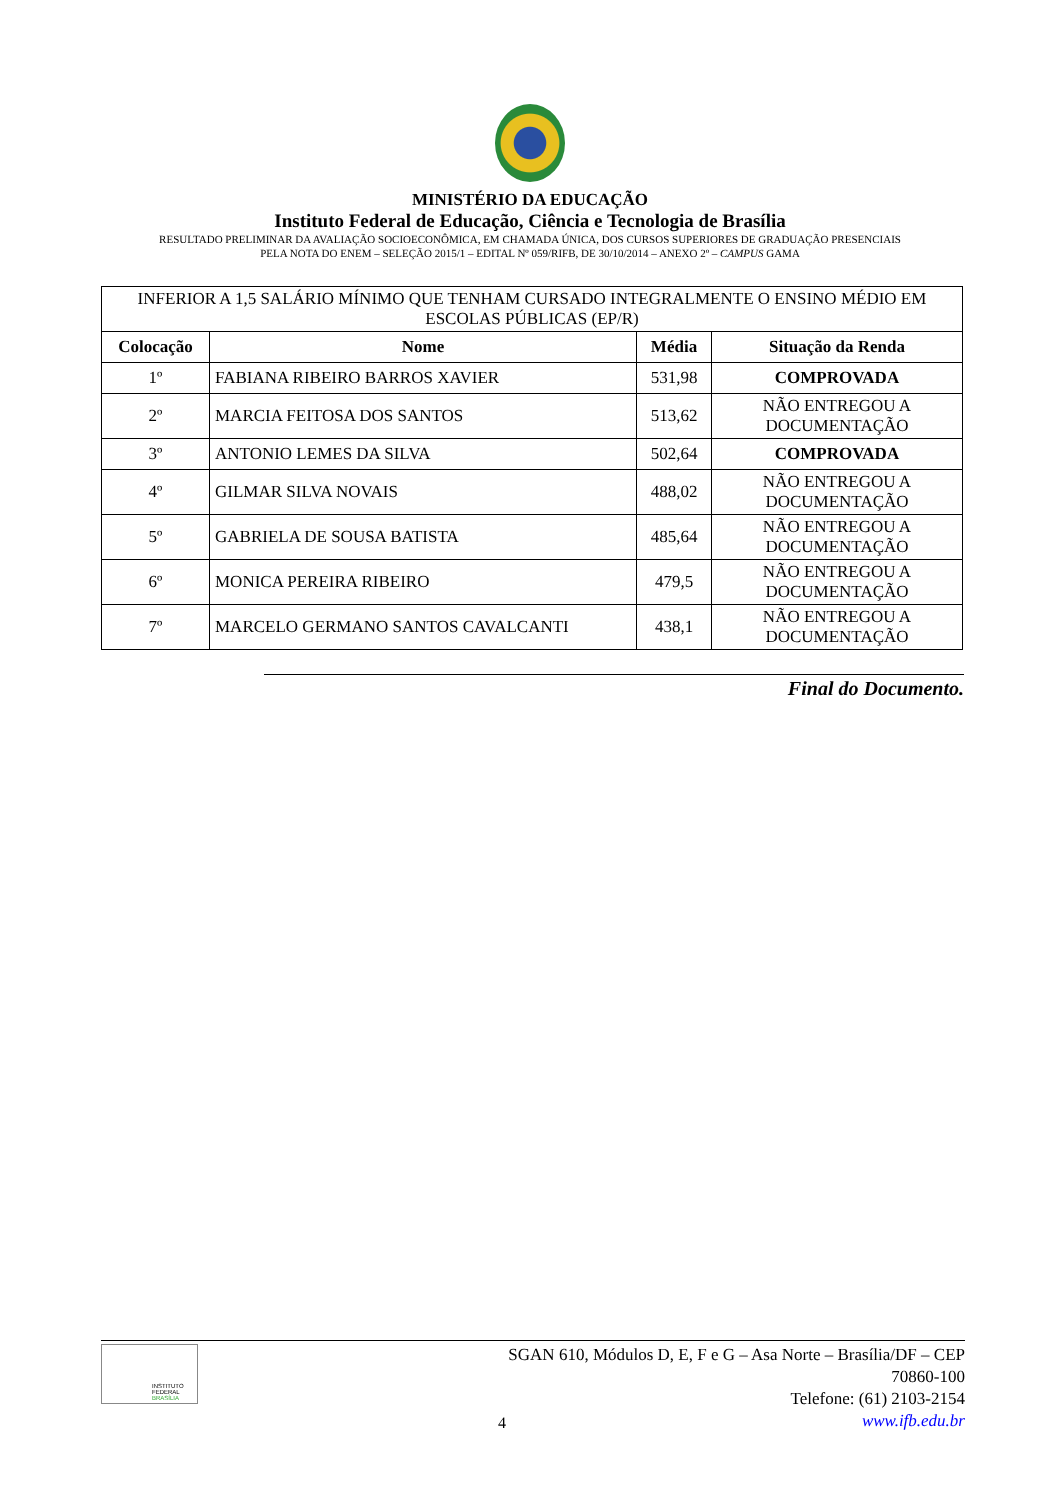MINISTÉRIO DA EDUCAÇÃO
Instituto Federal de Educação, Ciência e Tecnologia de Brasília
RESULTADO PRELIMINAR DA AVALIAÇÃO SOCIOECONÔMICA, EM CHAMADA ÚNICA, DOS CURSOS SUPERIORES DE GRADUAÇÃO PRESENCIAIS
PELA NOTA DO ENEM – SELEÇÃO 2015/1 – EDITAL Nº 059/RIFB, DE 30/10/2014 – ANEXO 2º – CAMPUS GAMA
| INFERIOR A 1,5 SALÁRIO MÍNIMO QUE TENHAM CURSADO INTEGRALMENTE O ENSINO MÉDIO EM ESCOLAS PÚBLICAS (EP/R) | | | |
| Colocação | Nome | Média | Situação da Renda |
| 1º | FABIANA RIBEIRO BARROS XAVIER | 531,98 | COMPROVADA |
| 2º | MARCIA FEITOSA DOS SANTOS | 513,62 | NÃO ENTREGOU A DOCUMENTAÇÃO |
| 3º | ANTONIO LEMES DA SILVA | 502,64 | COMPROVADA |
| 4º | GILMAR SILVA NOVAIS | 488,02 | NÃO ENTREGOU A DOCUMENTAÇÃO |
| 5º | GABRIELA DE SOUSA BATISTA | 485,64 | NÃO ENTREGOU A DOCUMENTAÇÃO |
| 6º | MONICA PEREIRA RIBEIRO | 479,5 | NÃO ENTREGOU A DOCUMENTAÇÃO |
| 7º | MARCELO GERMANO SANTOS CAVALCANTI | 438,1 | NÃO ENTREGOU A DOCUMENTAÇÃO |
Final do Documento.
INSTITUTO FEDERAL
BRASÍLIA
4
SGAN 610, Módulos D, E, F e G – Asa Norte – Brasília/DF – CEP 70860-100
Telefone: (61) 2103-2154
www.ifb.edu.br